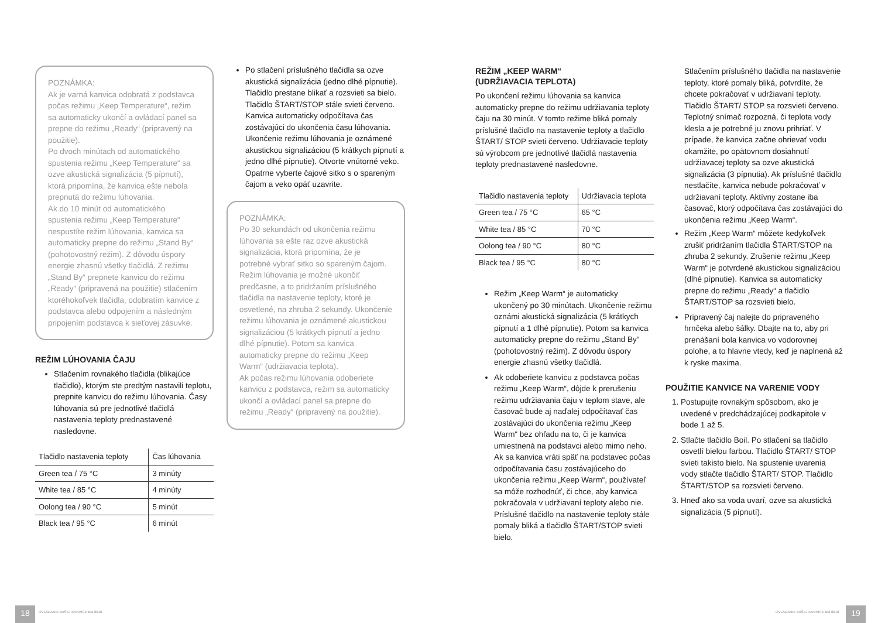POZNÁMKA:
Ak je varná kanvica odobratá z podstavca počas režimu „Keep Temperature“, režim sa automaticky ukončí a ovládací panel sa prepne do režimu „Ready“ (pripravený na použitie).
Po dvoch minútach od automatického spustenia režimu „Keep Temperature“ sa ozve akustická signalizácia (5 pípnutí), ktorá pripomína, že kanvica ešte nebola prepnutá do režimu lúhovania.
Ak do 10 minút od automatického spustenia režimu „Keep Temperature“ nespustíte režim lúhovania, kanvica sa automaticky prepne do režimu „Stand By“ (pohotovostný režim). Z dôvodu úspory energie zhasnú všetky tlačidlá. Z režimu „Stand By“ prepnete kanvicu do režimu „Ready“ (pripravená na použitie) stlačením ktoréhokoľvek tlačidla, odobratím kanvice z podstavca alebo odpojením a následným pripojením podstavca k sieťovej zásuvke.
REŽIM LÚHOVANIA ČAJU
Stlačením rovnakého tlačidla (blikajúce tlačidlo), ktorým ste predtým nastavili teplotu, prepnite kanvicu do režimu lúhovania. Časy lúhovania sú pre jednotlivé tlačidlá nastavenia teploty prednastavené nasledovne.
| Tlačidlo nastavenia teploty | Čas lúhovania |
| --- | --- |
| Green tea / 75 °C | 3 minúty |
| White tea / 85 °C | 4 minúty |
| Oolong tea / 90 °C | 5 minút |
| Black tea / 95 °C | 6 minút |
Po stlačení príslušného tlačidla sa ozve akustická signalizácia (jedno dlhé pípnutie). Tlačidlo prestane blikať a rozsvieti sa bielo. Tlačidlo ŠTART/STOP stále svieti červeno. Kanvica automaticky odpočítava čas zostávajúci do ukončenia času lúhovania. Ukončenie režimu lúhovania je oznámené akustickou signalizáciou (5 krátkych pípnutí a jedno dlhé pípnutie). Otvorte vnútorné veko. Opatrne vyberte čajové sitko s o spareným čajom a veko opäť uzavrite.
POZNÁMKA:
Po 30 sekundách od ukončenia režimu lúhovania sa ešte raz ozve akustická signalizácia, ktorá pripomína, že je potrebné vybrať sitko so spareným čajom.
Režim lúhovania je možné ukončiť predčasne, a to pridržaním príslušného tlačidla na nastavenie teploty, ktoré je osvetlené, na zhruba 2 sekundy. Ukončenie režimu lúhovania je oznámené akustickou signalizáciou (5 krátkych pípnutí a jedno dlhé pípnutie). Potom sa kanvica automaticky prepne do režimu „Keep Warm“ (udržiavacia teplota).
Ak počas režimu lúhovania odoberiete kanvicu z podstavca, režim sa automaticky ukončí a ovládací panel sa prepne do režimu „Ready“ (pripravený na použitie).
REŽIM „KEEP WARM“
(UDRŽIAVACIA TEPLOTA)
Po ukončení režimu lúhovania sa kanvica automaticky prepne do režimu udržiavania teploty čaju na 30 minút. V tomto režime bliká pomaly príslušné tlačidlo na nastavenie teploty a tlačidlo ŠTART/ STOP svieti červeno. Udržiavacie teploty sú výrobcom pre jednotlivé tlačidlá nastavenia teploty prednastavené nasledovne.
| Tlačidlo nastavenia teploty | Udržiavacia teplota |
| --- | --- |
| Green tea / 75 °C | 65 °C |
| White tea / 85 °C | 70 °C |
| Oolong tea / 90 °C | 80 °C |
| Black tea / 95 °C | 80 °C |
Režim „Keep Warm“ je automaticky ukončený po 30 minútach. Ukončenie režimu oznámi akustická signalizácia (5 krátkych pípnutí a 1 dlhé pípnutie). Potom sa kanvica automaticky prepne do režimu „Stand By“ (pohotovostný režim). Z dôvodu úspory energie zhasnú všetky tlačidlá.
Ak odoberiete kanvicu z podstavca počas režimu „Keep Warm“, dôjde k prerušeniu režimu udržiavania čaju v teplom stave, ale časovač bude aj naďalej odpočítavať čas zostávajúci do ukončenia režimu „Keep Warm“ bez ohľadu na to, či je kanvica umiestnená na podstavci alebo mimo neho. Ak sa kanvica vráti späť na podstavec počas odpočítavania času zostávajúceho do ukončenia režimu „Keep Warm“, používateľ sa môže rozhodnúť, či chce, aby kanvica pokračovala v udržiavaní teploty alebo nie. Príslušné tlačidlo na nastavenie teploty stále pomaly bliká a tlačidlo ŠTART/STOP svieti bielo.
Stlačením príslušného tlačidla na nastavenie teploty, ktoré pomaly bliká, potvrdíte, že chcete pokračovať v udržiavaní teploty. Tlačidlo ŠTART/ STOP sa rozsvieti červeno. Teplotný snímač rozpozná, či teplota vody klesla a je potrebné ju znovu prihriať. V prípade, že kanvica začne ohrievať vodu okamžite, po opätovnom dosiahnutí udržiavacej teploty sa ozve akustická signalizácia (3 pípnutia). Ak príslušné tlačidlo nestlačíte, kanvica nebude pokračovať v udržiavaní teploty. Aktívny zostane iba časovač, ktorý odpočítava čas zostávajúci do ukončenia režimu „Keep Warm“.
Režim „Keep Warm“ môžete kedykoľvek zrušiť pridržaním tlačidla ŠTART/STOP na zhruba 2 sekundy. Zrušenie režimu „Keep Warm“ je potvrdené akustickou signalizáciou (dlhé pípnutie). Kanvica sa automaticky prepne do režimu „Ready“ a tlačidlo ŠTART/STOP sa rozsvieti bielo.
Pripravený čaj nalejte do pripraveného hrnčeka alebo šálky. Dbajte na to, aby pri prenášaní bola kanvica vo vodorovnej polohe, a to hlavne vtedy, keď je naplnená až k ryske maxima.
POUŽITIE KANVICE NA VARENIE VODY
1. Postupujte rovnakým spôsobom, ako je uvedené v predchádzajúcej podkapitole v bode 1 až 5.
2. Stlačte tlačidlo Boil. Po stlačení sa tlačidlo osvetlí bielou farbou. Tlačidlo ŠTART/ STOP svieti takisto bielo. Na spustenie uvarenia vody stlačte tlačidlo ŠTART/ STOP. Tlačidlo ŠTART/STOP sa rozsvieti červeno.
3. Hneď ako sa voda uvarí, ozve sa akustická signalizácia (5 pípnutí).
18
OVLÁDANIE VAŠEJ KANVICE BM 8010
OVLÁDANIE VAŠEJ KANVICE BM 8010
19